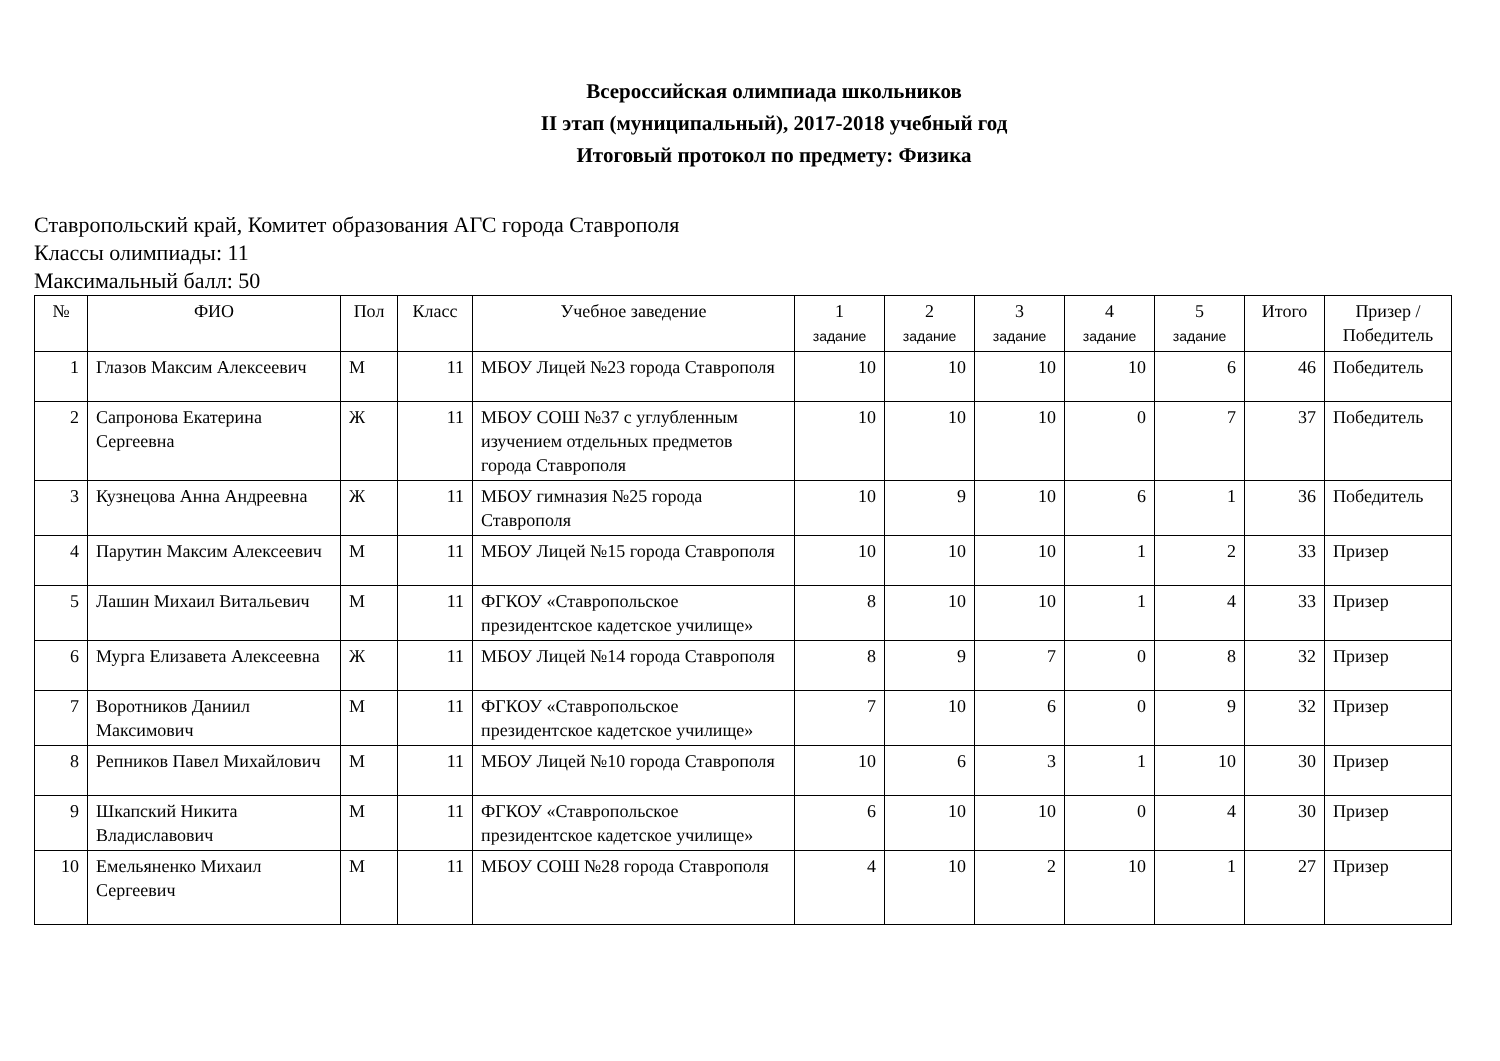Всероссийская олимпиада школьников
II этап (муниципальный), 2017-2018 учебный год
Итоговый протокол по предмету: Физика
Ставропольский край, Комитет образования АГС города Ставрополя
Классы олимпиады: 11
Максимальный балл: 50
| № | ФИО | Пол | Класс | Учебное заведение | 1 задание | 2 задание | 3 задание | 4 задание | 5 задание | Итого | Призер / Победитель |
| --- | --- | --- | --- | --- | --- | --- | --- | --- | --- | --- | --- |
| 1 | Глазов Максим Алексеевич | М | 11 | МБОУ Лицей №23 города Ставрополя | 10 | 10 | 10 | 10 | 6 | 46 | Победитель |
| 2 | Сапронова Екатерина Сергеевна | Ж | 11 | МБОУ СОШ №37 с углубленным изучением отдельных предметов города Ставрополя | 10 | 10 | 10 | 0 | 7 | 37 | Победитель |
| 3 | Кузнецова Анна Андреевна | Ж | 11 | МБОУ гимназия №25 города Ставрополя | 10 | 9 | 10 | 6 | 1 | 36 | Победитель |
| 4 | Парутин Максим Алексеевич | М | 11 | МБОУ Лицей №15 города Ставрополя | 10 | 10 | 10 | 1 | 2 | 33 | Призер |
| 5 | Лашин Михаил Витальевич | М | 11 | ФГКОУ «Ставропольское президентское кадетское училище» | 8 | 10 | 10 | 1 | 4 | 33 | Призер |
| 6 | Мурга Елизавета Алексеевна | Ж | 11 | МБОУ Лицей №14 города Ставрополя | 8 | 9 | 7 | 0 | 8 | 32 | Призер |
| 7 | Воротников Даниил Максимович | М | 11 | ФГКОУ «Ставропольское президентское кадетское училище» | 7 | 10 | 6 | 0 | 9 | 32 | Призер |
| 8 | Репников Павел Михайлович | М | 11 | МБОУ Лицей №10 города Ставрополя | 10 | 6 | 3 | 1 | 10 | 30 | Призер |
| 9 | Шкапский Никита Владиславович | М | 11 | ФГКОУ «Ставропольское президентское кадетское училище» | 6 | 10 | 10 | 0 | 4 | 30 | Призер |
| 10 | Емельяненко Михаил Сергеевич | М | 11 | МБОУ СОШ №28 города Ставрополя | 4 | 10 | 2 | 10 | 1 | 27 | Призер |